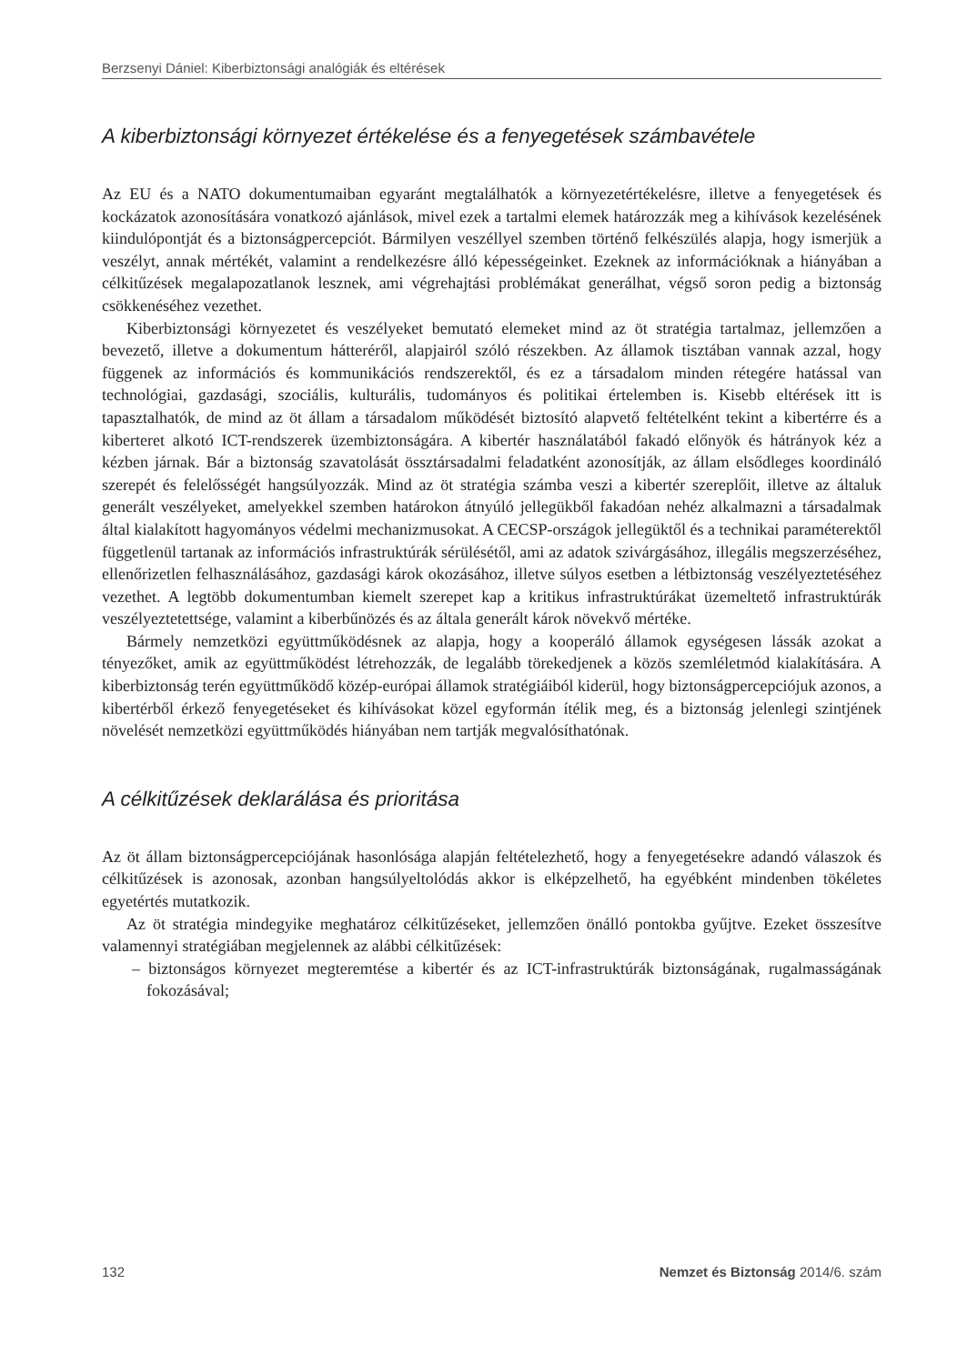Berzsenyi Dániel: Kiberbiztonsági analógiák és eltérések
A kiberbiztonsági környezet értékelése és a fenyegetések számbavétele
Az EU és a NATO dokumentumaiban egyaránt megtalálhatók a környezetértékelésre, illetve a fenyegetések és kockázatok azonosítására vonatkozó ajánlások, mivel ezek a tartalmi elemek határozzák meg a kihívások kezelésének kiindulópontját és a biztonságpercepciót. Bármilyen veszéllyel szemben történő felkészülés alapja, hogy ismerjük a veszélyt, annak mértékét, valamint a rendelkezésre álló képességeinket. Ezeknek az információknak a hiányában a célkitűzések megalapozatlanok lesznek, ami végrehajtási problémákat generálhat, végső soron pedig a biztonság csökkenéséhez vezethet.
Kiberbiztonsági környezetet és veszélyeket bemutató elemeket mind az öt stratégia tartalmaz, jellemzően a bevezető, illetve a dokumentum hátteréről, alapjairól szóló részekben. Az államok tisztában vannak azzal, hogy függenek az információs és kommunikációs rendszerektől, és ez a társadalom minden rétegére hatással van technológiai, gazdasági, szociális, kulturális, tudományos és politikai értelemben is. Kisebb eltérések itt is tapasztalhatók, de mind az öt állam a társadalom működését biztosító alapvető feltételként tekint a kibertérre és a kiberteret alkotó ICT-rendszerek üzembiztonságára. A kibertér használatából fakadó előnyök és hátrányok kéz a kézben járnak. Bár a biztonság szavatolását össztársadalmi feladatként azonosítják, az állam elsődleges koordináló szerepét és felelősségét hangsúlyozzák. Mind az öt stratégia számba veszi a kibertér szereplőit, illetve az általuk generált veszélyeket, amelyekkel szemben határokon átnyúló jellegükből fakadóan nehéz alkalmazni a társadalmak által kialakított hagyományos védelmi mechanizmusokat. A CECSP-országok jellegüktől és a technikai paraméterektől függetlenül tartanak az információs infrastruktúrák sérülésétől, ami az adatok szivárgásához, illegális megszerzéséhez, ellenőrizetlen felhasználásához, gazdasági károk okozásához, illetve súlyos esetben a létbiztonság veszélyeztetéséhez vezethet. A legtöbb dokumentumban kiemelt szerepet kap a kritikus infrastruktúrákat üzemeltető infrastruktúrák veszélyeztetettsége, valamint a kiberbűnözés és az általa generált károk növekvő mértéke.
Bármely nemzetközi együttműködésnek az alapja, hogy a kooperáló államok egységesen lássák azokat a tényezőket, amik az együttműködést létrehozzák, de legalább törekedjenek a közös szemléletmód kialakítására. A kiberbiztonság terén együttműködő közép-európai államok stratégiáiból kiderül, hogy biztonságpercepciójuk azonos, a kibertérből érkező fenyegetéseket és kihívásokat közel egyformán ítélik meg, és a biztonság jelenlegi szintjének növelését nemzetközi együttműködés hiányában nem tartják megvalósíthatónak.
A célkitűzések deklarálása és prioritása
Az öt állam biztonságpercepciójának hasonlósága alapján feltételezhető, hogy a fenyegetésekre adandó válaszok és célkitűzések is azonosak, azonban hangsúlyeltolódás akkor is elképzelhető, ha egyébként mindenben tökéletes egyetértés mutatkozik.
Az öt stratégia mindegyike meghatároz célkitűzéseket, jellemzően önálló pontokba gyűjtve. Ezeket összesítve valamennyi stratégiában megjelennek az alábbi célkitűzések:
– biztonságos környezet megteremtése a kibertér és az ICT-infrastruktúrák biztonságának, rugalmasságának fokozásával;
132 Nemzet és Biztonság 2014/6. szám